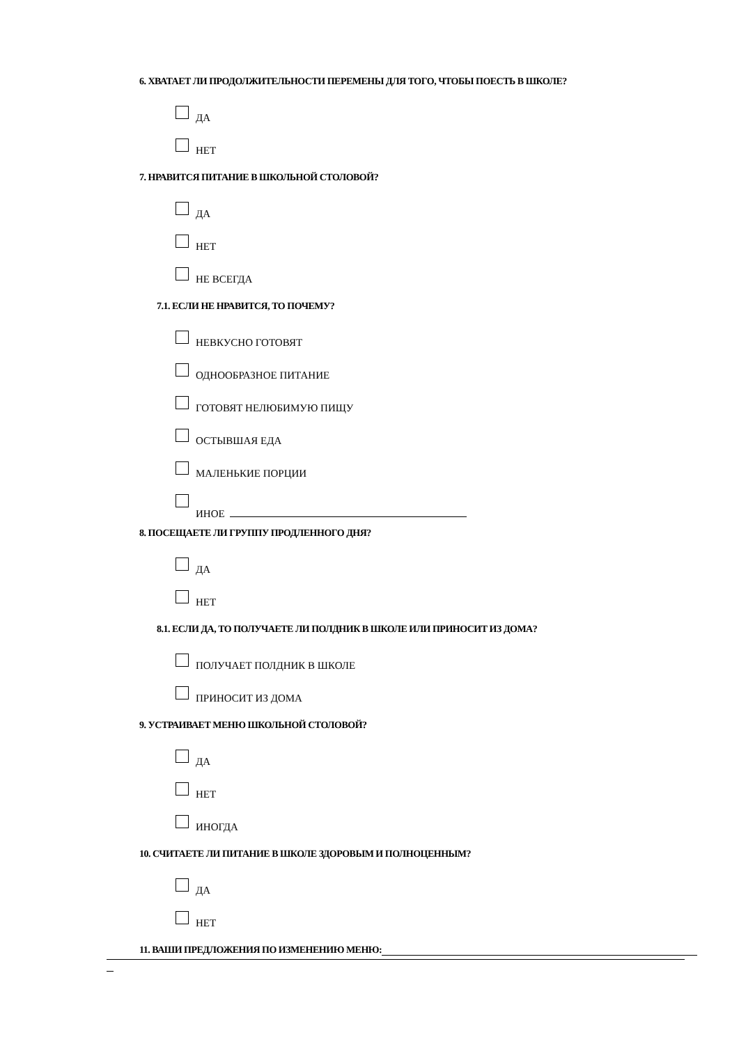6. ХВАТАЕТ ЛИ ПРОДОЛЖИТЕЛЬНОСТИ ПЕРЕМЕНЫ ДЛЯ ТОГО, ЧТОБЫ ПОЕСТЬ В ШКОЛЕ?
ДА
НЕТ
7. НРАВИТСЯ ПИТАНИЕ В ШКОЛЬНОЙ СТОЛОВОЙ?
ДА
НЕТ
НЕ ВСЕГДА
7.1. ЕСЛИ НЕ НРАВИТСЯ, ТО ПОЧЕМУ?
НЕВКУСНО ГОТОВЯТ
ОДНООБРАЗНОЕ ПИТАНИЕ
ГОТОВЯТ НЕЛЮБИМУЮ ПИЩУ
ОСТЫВШАЯ ЕДА
МАЛЕНЬКИЕ ПОРЦИИ
ИНОЕ
8. ПОСЕЩАЕТЕ ЛИ ГРУППУ ПРОДЛЕННОГО ДНЯ?
ДА
НЕТ
8.1. ЕСЛИ ДА, ТО ПОЛУЧАЕТЕ ЛИ ПОЛДНИК В ШКОЛЕ ИЛИ ПРИНОСИТ ИЗ ДОМА?
ПОЛУЧАЕТ ПОЛДНИК В ШКОЛЕ
ПРИНОСИТ ИЗ ДОМА
9. УСТРАИВАЕТ МЕНЮ ШКОЛЬНОЙ СТОЛОВОЙ?
ДА
НЕТ
ИНОГДА
10. СЧИТАЕТЕ ЛИ ПИТАНИЕ В ШКОЛЕ ЗДОРОВЫМ И ПОЛНОЦЕННЫМ?
ДА
НЕТ
11. ВАШИ ПРЕДЛОЖЕНИЯ ПО ИЗМЕНЕНИЮ МЕНЮ: